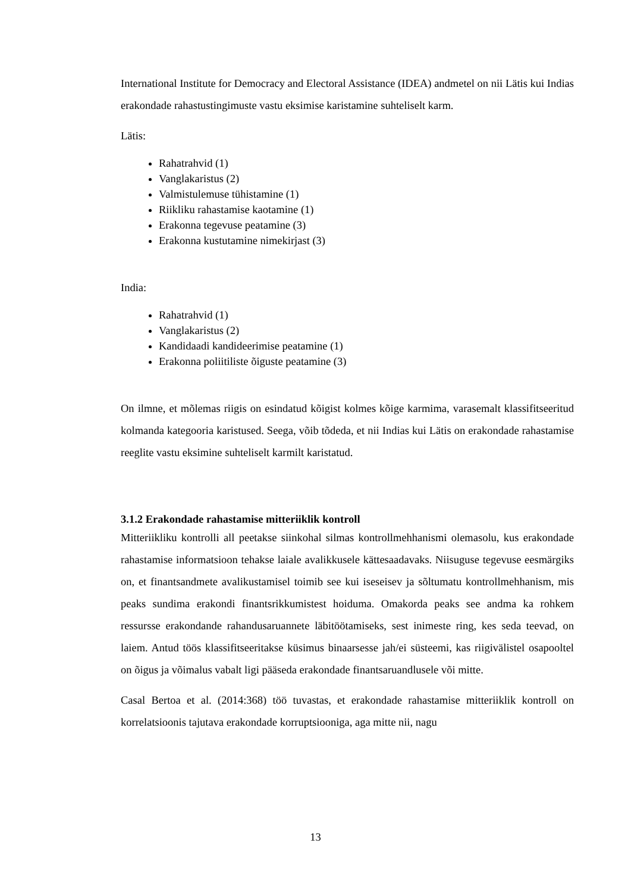International Institute for Democracy and Electoral Assistance (IDEA) andmetel on nii Lätis kui Indias erakondade rahastustingimuste vastu eksimise karistamine suhteliselt karm.
Lätis:
Rahatrahvid (1)
Vanglakaristus (2)
Valmistulemuse tühistamine (1)
Riikliku rahastamise kaotamine (1)
Erakonna tegevuse peatamine (3)
Erakonna kustutamine nimekirjast (3)
India:
Rahatrahvid (1)
Vanglakaristus (2)
Kandidaadi kandideerimise peatamine (1)
Erakonna poliitiliste õiguste peatamine (3)
On ilmne, et mõlemas riigis on esindatud kõigist kolmes kõige karmima, varasemalt klassifitseeritud kolmanda kategooria karistused. Seega, võib tõdeda, et nii Indias kui Lätis on erakondade rahastamise reeglite vastu eksimine suhteliselt karmilt karistatud.
3.1.2 Erakondade rahastamise mitteriiklik kontroll
Mitteriikliku kontrolli all peetakse siinkohal silmas kontrollmehhanismi olemasolu, kus erakondade rahastamise informatsioon tehakse laiale avalikkusele kättesaadavaks. Niisuguse tegevuse eesmärgiks on, et finantsandmete avalikustamisel toimib see kui iseseisev ja sõltumatu kontrollmehhanism, mis peaks sundima erakondi finantsrikkumistest hoiduma. Omakorda peaks see andma ka rohkem ressursse erakondande rahandusaruannete läbitöötamiseks, sest inimeste ring, kes seda teevad, on laiem. Antud töös klassifitseeritakse küsimus binaarsesse jah/ei süsteemi, kas riigivälistel osapooltel on õigus ja võimalus vabalt ligi pääseda erakondade finantsaruandlusele või mitte.
Casal Bertoa et al. (2014:368) töö tuvastas, et erakondade rahastamise mitteriiklik kontroll on korrelatsioonis tajutava erakondade korruptsiooniga, aga mitte nii, nagu
13